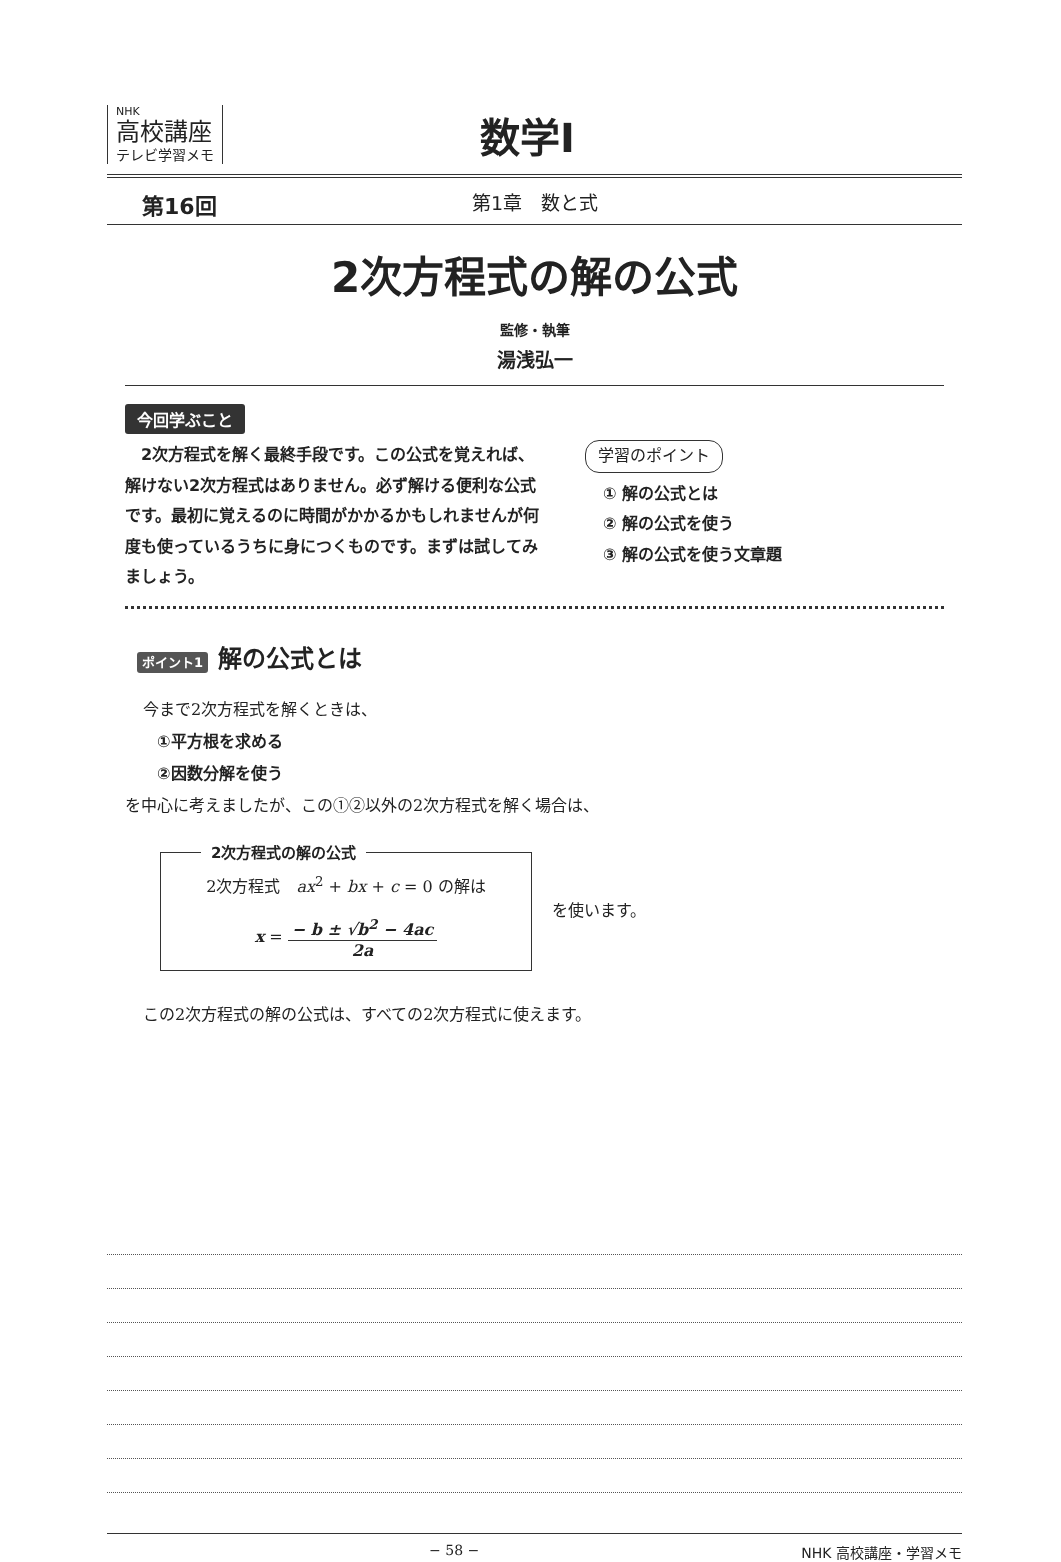NHK
高校講座
テレビ学習メモ
数学Ⅰ
第16回 第1章　数と式
2次方程式の解の公式
監修・執筆
湯浅弘一
今回学ぶこと
　2次方程式を解く最終手段です。この公式を覚えれば、解けない2次方程式はありません。必ず解ける便利な公式です。最初に覚えるのに時間がかかるかもしれませんが何度も使っているうちに身につくものです。まずは試してみましょう。
学習のポイント
① 解の公式とは
② 解の公式を使う
③ 解の公式を使う文章題
ポイント1 解の公式とは
今まで2次方程式を解くときは、
①平方根を求める
②因数分解を使う
を中心に考えましたが、この①②以外の2次方程式を解く場合は、
2次方程式の解の公式
2次方程式　ax<sup>2</sup> + bx + c = 0 の解は
x = − b ± √b<sup>2</sup> − 4ac 2a
を使います。
この2次方程式の解の公式は、すべての2次方程式に使えます。
− 58 − NHK 高校講座・学習メモ